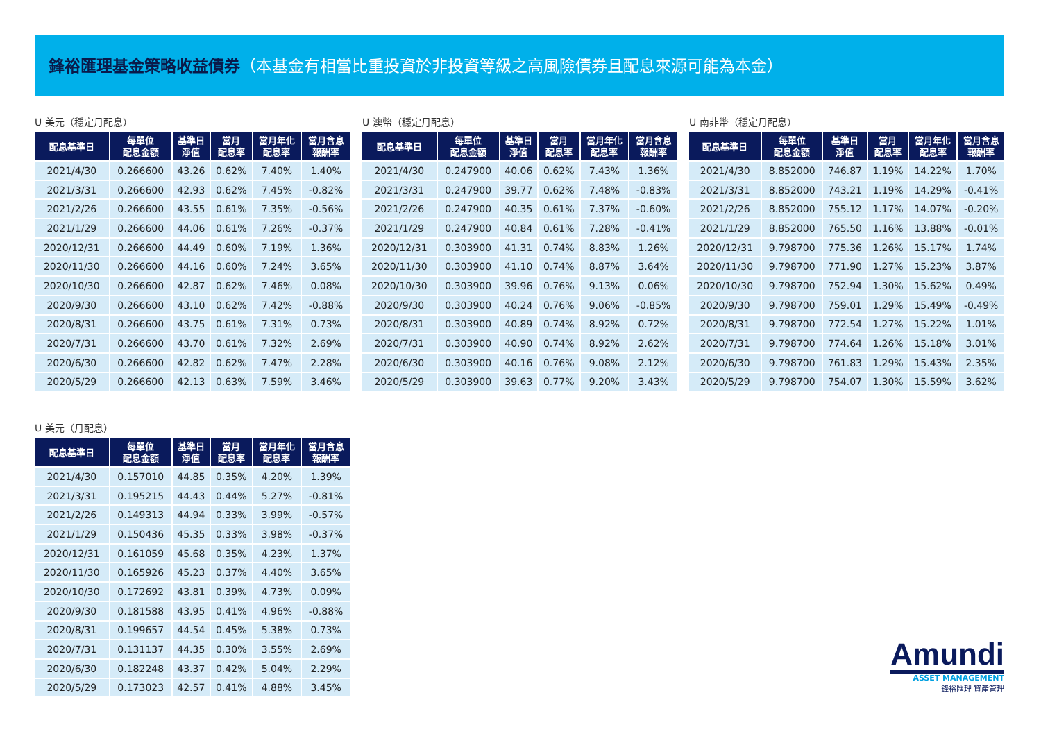鋒裕匯理基金策略收益債券（本基金有相當比重投資於非投資等級之高風險債券且配息來源可能為本金）
U 美元（穩定月配息）
| 配息基準日 | 每單位 配息金額 | 基準日 淨值 | 當月 配息率 | 當月年化 配息率 | 當月含息 報酬率 |
| --- | --- | --- | --- | --- | --- |
| 2021/4/30 | 0.266600 | 43.26 | 0.62% | 7.40% | 1.40% |
| 2021/3/31 | 0.266600 | 42.93 | 0.62% | 7.45% | -0.82% |
| 2021/2/26 | 0.266600 | 43.55 | 0.61% | 7.35% | -0.56% |
| 2021/1/29 | 0.266600 | 44.06 | 0.61% | 7.26% | -0.37% |
| 2020/12/31 | 0.266600 | 44.49 | 0.60% | 7.19% | 1.36% |
| 2020/11/30 | 0.266600 | 44.16 | 0.60% | 7.24% | 3.65% |
| 2020/10/30 | 0.266600 | 42.87 | 0.62% | 7.46% | 0.08% |
| 2020/9/30 | 0.266600 | 43.10 | 0.62% | 7.42% | -0.88% |
| 2020/8/31 | 0.266600 | 43.75 | 0.61% | 7.31% | 0.73% |
| 2020/7/31 | 0.266600 | 43.70 | 0.61% | 7.32% | 2.69% |
| 2020/6/30 | 0.266600 | 42.82 | 0.62% | 7.47% | 2.28% |
| 2020/5/29 | 0.266600 | 42.13 | 0.63% | 7.59% | 3.46% |
U 澳幣（穩定月配息）
| 配息基準日 | 每單位 配息金額 | 基準日 淨值 | 當月 配息率 | 當月年化 配息率 | 當月含息 報酬率 |
| --- | --- | --- | --- | --- | --- |
| 2021/4/30 | 0.247900 | 40.06 | 0.62% | 7.43% | 1.36% |
| 2021/3/31 | 0.247900 | 39.77 | 0.62% | 7.48% | -0.83% |
| 2021/2/26 | 0.247900 | 40.35 | 0.61% | 7.37% | -0.60% |
| 2021/1/29 | 0.247900 | 40.84 | 0.61% | 7.28% | -0.41% |
| 2020/12/31 | 0.303900 | 41.31 | 0.74% | 8.83% | 1.26% |
| 2020/11/30 | 0.303900 | 41.10 | 0.74% | 8.87% | 3.64% |
| 2020/10/30 | 0.303900 | 39.96 | 0.76% | 9.13% | 0.06% |
| 2020/9/30 | 0.303900 | 40.24 | 0.76% | 9.06% | -0.85% |
| 2020/8/31 | 0.303900 | 40.89 | 0.74% | 8.92% | 0.72% |
| 2020/7/31 | 0.303900 | 40.90 | 0.74% | 8.92% | 2.62% |
| 2020/6/30 | 0.303900 | 40.16 | 0.76% | 9.08% | 2.12% |
| 2020/5/29 | 0.303900 | 39.63 | 0.77% | 9.20% | 3.43% |
U 南非幣（穩定月配息）
| 配息基準日 | 每單位 配息金額 | 基準日 淨值 | 當月 配息率 | 當月年化 配息率 | 當月含息 報酬率 |
| --- | --- | --- | --- | --- | --- |
| 2021/4/30 | 8.852000 | 746.87 | 1.19% | 14.22% | 1.70% |
| 2021/3/31 | 8.852000 | 743.21 | 1.19% | 14.29% | -0.41% |
| 2021/2/26 | 8.852000 | 755.12 | 1.17% | 14.07% | -0.20% |
| 2021/1/29 | 8.852000 | 765.50 | 1.16% | 13.88% | -0.01% |
| 2020/12/31 | 9.798700 | 775.36 | 1.26% | 15.17% | 1.74% |
| 2020/11/30 | 9.798700 | 771.90 | 1.27% | 15.23% | 3.87% |
| 2020/10/30 | 9.798700 | 752.94 | 1.30% | 15.62% | 0.49% |
| 2020/9/30 | 9.798700 | 759.01 | 1.29% | 15.49% | -0.49% |
| 2020/8/31 | 9.798700 | 772.54 | 1.27% | 15.22% | 1.01% |
| 2020/7/31 | 9.798700 | 774.64 | 1.26% | 15.18% | 3.01% |
| 2020/6/30 | 9.798700 | 761.83 | 1.29% | 15.43% | 2.35% |
| 2020/5/29 | 9.798700 | 754.07 | 1.30% | 15.59% | 3.62% |
U 美元（月配息）
| 配息基準日 | 每單位 配息金額 | 基準日 淨值 | 當月 配息率 | 當月年化 配息率 | 當月含息 報酬率 |
| --- | --- | --- | --- | --- | --- |
| 2021/4/30 | 0.157010 | 44.85 | 0.35% | 4.20% | 1.39% |
| 2021/3/31 | 0.195215 | 44.43 | 0.44% | 5.27% | -0.81% |
| 2021/2/26 | 0.149313 | 44.94 | 0.33% | 3.99% | -0.57% |
| 2021/1/29 | 0.150436 | 45.35 | 0.33% | 3.98% | -0.37% |
| 2020/12/31 | 0.161059 | 45.68 | 0.35% | 4.23% | 1.37% |
| 2020/11/30 | 0.165926 | 45.23 | 0.37% | 4.40% | 3.65% |
| 2020/10/30 | 0.172692 | 43.81 | 0.39% | 4.73% | 0.09% |
| 2020/9/30 | 0.181588 | 43.95 | 0.41% | 4.96% | -0.88% |
| 2020/8/31 | 0.199657 | 44.54 | 0.45% | 5.38% | 0.73% |
| 2020/7/31 | 0.131137 | 44.35 | 0.30% | 3.55% | 2.69% |
| 2020/6/30 | 0.182248 | 43.37 | 0.42% | 5.04% | 2.29% |
| 2020/5/29 | 0.173023 | 42.57 | 0.41% | 4.88% | 3.45% |
Amundi
ASSET MANAGEMENT
鋒裕匯理 資產管理